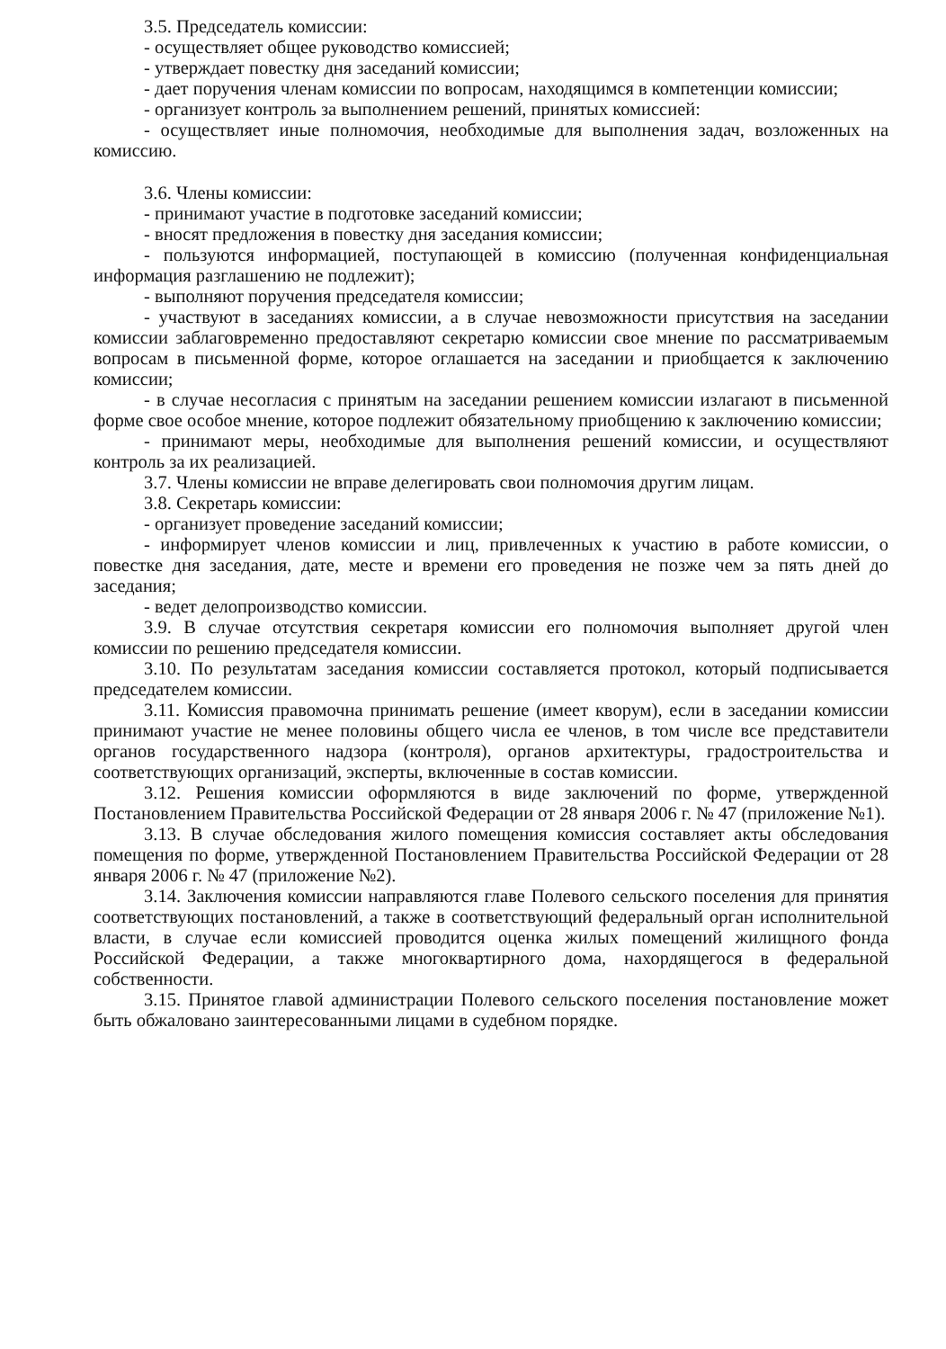3.5. Председатель комиссии:
- осуществляет общее руководство комиссией;
- утверждает повестку дня заседаний комиссии;
- дает поручения членам комиссии по вопросам, находящимся в компетенции комиссии;
- организует контроль за выполнением решений, принятых комиссией:
- осуществляет иные полномочия, необходимые для выполнения задач, возложенных на комиссию.
3.6. Члены комиссии:
- принимают участие в подготовке заседаний комиссии;
- вносят предложения в повестку дня заседания комиссии;
- пользуются информацией, поступающей в комиссию (полученная конфиденциальная информация разглашению не подлежит);
- выполняют поручения председателя комиссии;
- участвуют в заседаниях комиссии, а в случае невозможности присутствия на заседании комиссии заблаговременно предоставляют секретарю комиссии свое мнение по рассматриваемым вопросам в письменной форме, которое оглашается на заседании и приобщается к заключению комиссии;
- в случае несогласия с принятым на заседании решением комиссии излагают в письменной форме свое особое мнение, которое подлежит обязательному приобщению к заключению комиссии;
- принимают меры, необходимые для выполнения решений комиссии, и осуществляют контроль за их реализацией.
3.7. Члены комиссии не вправе делегировать свои полномочия другим лицам.
3.8. Секретарь комиссии:
- организует проведение заседаний комиссии;
- информирует членов комиссии и лиц, привлеченных к участию в работе комиссии, о повестке дня заседания, дате, месте и времени его проведения не позже чем за пять дней до заседания;
- ведет делопроизводство комиссии.
3.9. В случае отсутствия секретаря комиссии его полномочия выполняет другой член комиссии по решению председателя комиссии.
3.10. По результатам заседания комиссии составляется протокол, который подписывается председателем комиссии.
3.11. Комиссия правомочна принимать решение (имеет кворум), если в заседании комиссии принимают участие не менее половины общего числа ее членов, в том числе все представители органов государственного надзора (контроля), органов архитектуры, градостроительства и соответствующих организаций, эксперты, включенные в состав комиссии.
3.12. Решения комиссии оформляются в виде заключений по форме, утвержденной Постановлением Правительства Российской Федерации от 28 января 2006 г. № 47 (приложение №1).
3.13. В случае обследования жилого помещения комиссия составляет акты обследования помещения по форме, утвержденной Постановлением Правительства Российской Федерации от 28 января 2006 г. № 47 (приложение №2).
3.14. Заключения комиссии направляются главе Полевого сельского поселения для принятия соответствующих постановлений, а также в соответствующий федеральный орган исполнительной власти, в случае если комиссией проводится оценка жилых помещений жилищного фонда Российской Федерации, а также многоквартирного дома, нахордящегося в федеральной собственности.
3.15. Принятое главой администрации Полевого сельского поселения постановление может быть обжаловано заинтересованными лицами в судебном порядке.